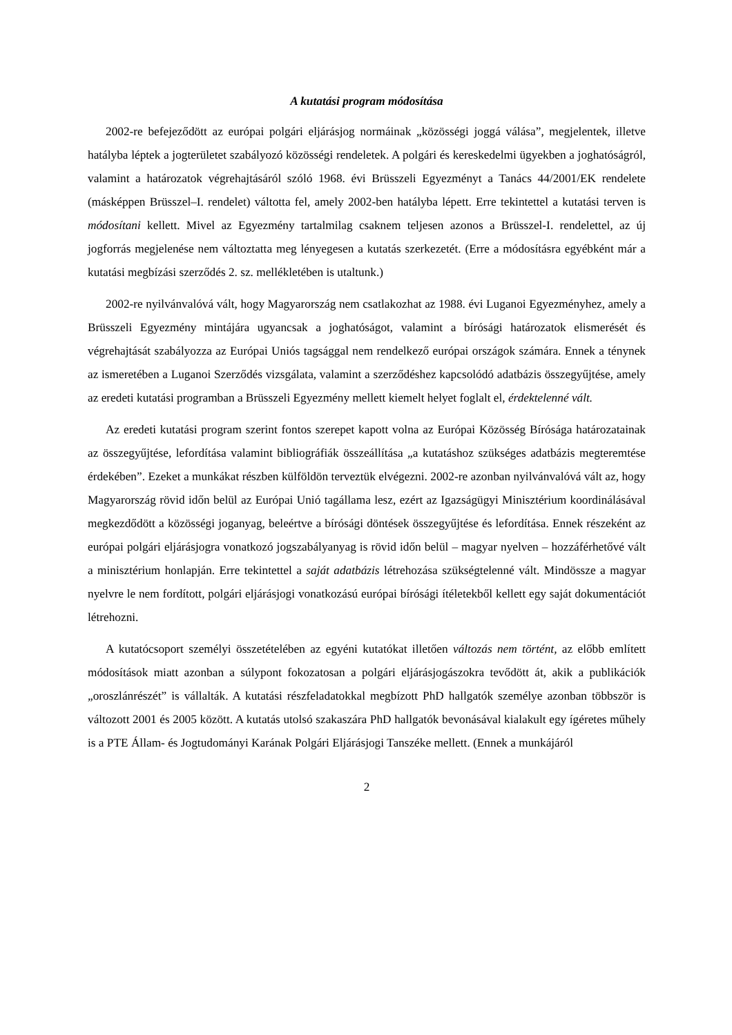A kutatási program módosítása
2002-re befejeződött az európai polgári eljárásjog normáinak „közösségi joggá válása”, megjelentek, illetve hatályba léptek a jogterületet szabályozó közösségi rendeletek. A polgári és kereskedelmi ügyekben a joghatóságról, valamint a határozatok végrehajtásáról szóló 1968. évi Brüsszeli Egyezményt a Tanács 44/2001/EK rendelete (másképpen Brüsszel–I. rendelet) váltotta fel, amely 2002-ben hatályba lépett. Erre tekintettel a kutatási terven is módosítani kellett. Mivel az Egyezmény tartalmilag csaknem teljesen azonos a Brüsszel-I. rendelettel, az új jogforrás megjelenése nem változtatta meg lényegesen a kutatás szerkezetét. (Erre a módosításra egyébként már a kutatási megbízási szerződés 2. sz. mellékletében is utaltunk.)
2002-re nyilvánvalóvá vált, hogy Magyarország nem csatlakozhat az 1988. évi Luganoi Egyezményhez, amely a Brüsszeli Egyezmény mintájára ugyancsak a joghatóságot, valamint a bírósági határozatok elismerését és végrehajtását szabályozza az Európai Uniós tagsággal nem rendelkező európai országok számára. Ennek a ténynek az ismeretében a Luganoi Szerződés vizsgálata, valamint a szerződéshez kapcsolódó adatbázis összegyűjtése, amely az eredeti kutatási programban a Brüsszeli Egyezmény mellett kiemelt helyet foglalt el, érdektelenné vált.
Az eredeti kutatási program szerint fontos szerepet kapott volna az Európai Közösség Bírósága határozatainak az összegyűjtése, lefordítása valamint bibliográfiák összeállítása „a kutatáshoz szükséges adatbázis megteremtése érdekében”. Ezeket a munkákat részben külföldön terveztük elvégezni. 2002-re azonban nyilvánvalóvá vált az, hogy Magyarország rövid időn belül az Európai Unió tagállama lesz, ezért az Igazságügyi Minisztérium koordinálásával megkezdődött a közösségi joganyag, beleértve a bírósági döntések összegyűjtése és lefordítása. Ennek részeként az európai polgári eljárásjogra vonatkozó jogszabályanyag is rövid időn belül – magyar nyelven – hozzáférhetővé vált a minisztérium honlapján. Erre tekintettel a saját adatbázis létrehozása szükségtelenné vált. Mindössze a magyar nyelvre le nem fordított, polgári eljárásjogi vonatkozású európai bírósági ítéletekből kellett egy saját dokumentációt létrehozni.
A kutatócsoport személyi összetételében az egyéni kutatókat illetően változás nem történt, az előbb említett módosítások miatt azonban a súlypont fokozatosan a polgári eljárásjogászokra tevődött át, akik a publikációk „oroszlánrészét” is vállalták. A kutatási részfeladatokkal megbízott PhD hallgatók személye azonban többször is változott 2001 és 2005 között. A kutatás utolsó szakaszára PhD hallgatók bevonásával kialakult egy ígéretes műhely is a PTE Állam- és Jogtudományi Karának Polgári Eljárásjogi Tanszéke mellett. (Ennek a munkájáról
2